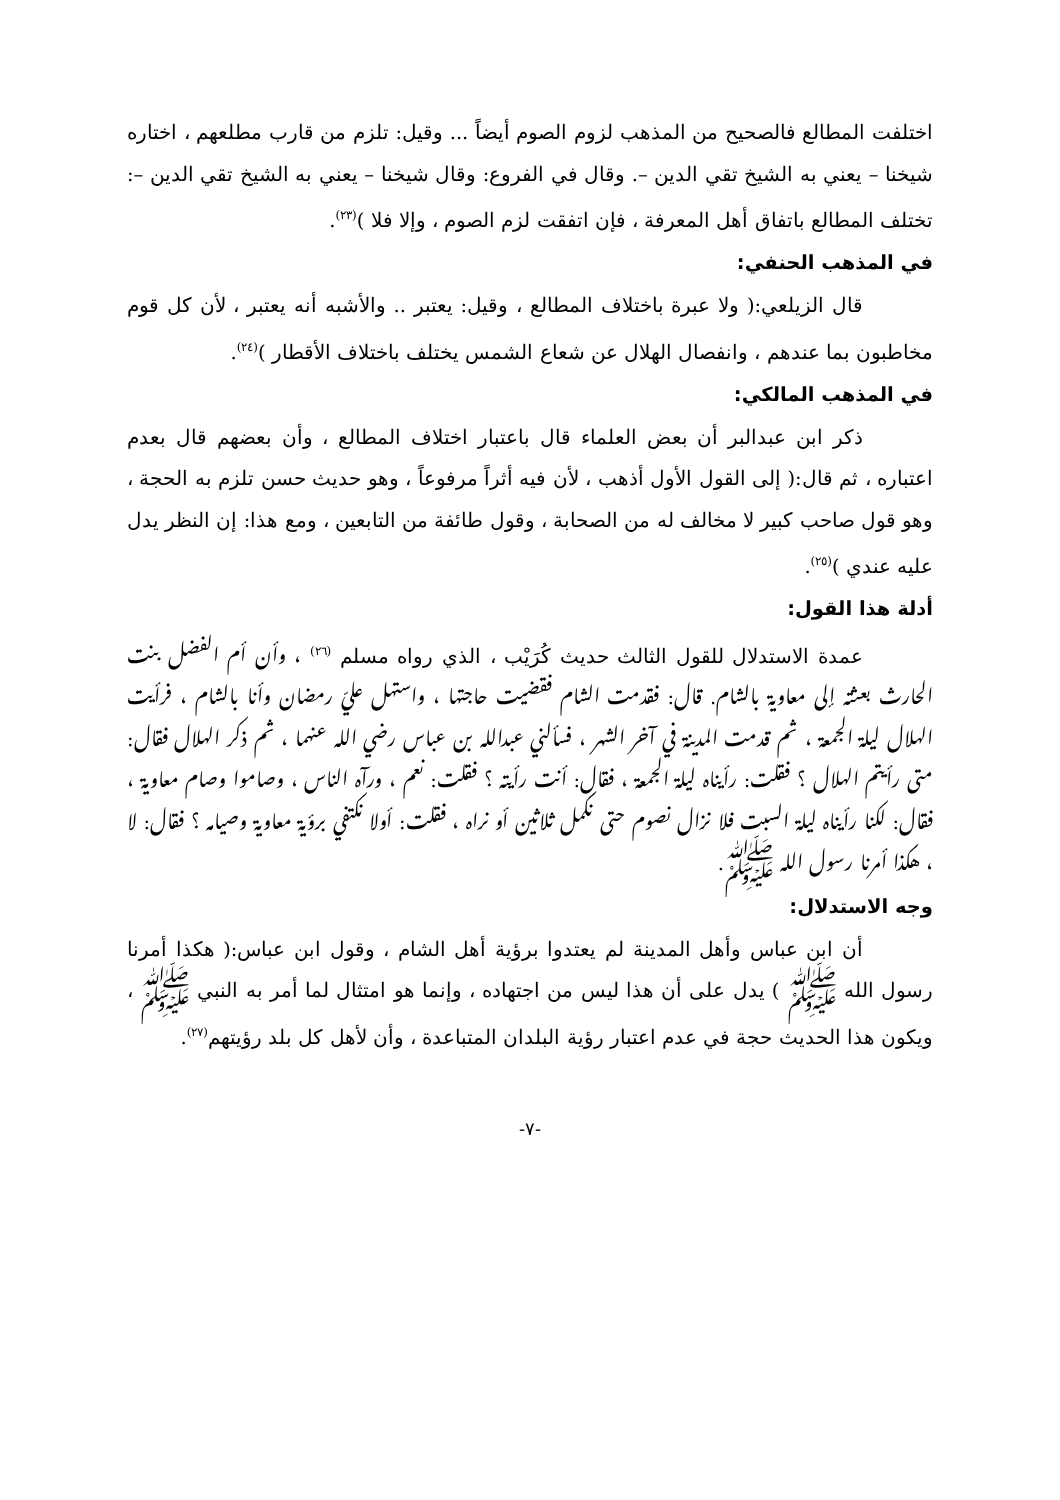اختلفت المطالع فالصحيح من المذهب لزوم الصوم أيضاً ... وقيل: تلزم من قارب مطلعهم ، اختاره شيخنا – يعني به الشيخ تقي الدين –. وقال في الفروع: وقال شيخنا – يعني به الشيخ تقي الدين –: تختلف المطالع باتفاق أهل المعرفة ، فإن اتفقت لزم الصوم ، وإلا فلا )<sup>(٢٣)</sup>.
في المذهب الحنفي:
قال الزيلعي:( ولا عبرة باختلاف المطالع ، وقيل: يعتبر .. والأشبه أنه يعتبر ، لأن كل قوم مخاطبون بما عندهم ، وانفصال الهلال عن شعاع الشمس يختلف باختلاف الأقطار )<sup>(٢٤)</sup>.
في المذهب المالكي:
ذكر ابن عبدالبر أن بعض العلماء قال باعتبار اختلاف المطالع ، وأن بعضهم قال بعدم اعتباره ، ثم قال:( إلى القول الأول أذهب ، لأن فيه أثراً مرفوعاً ، وهو حديث حسن تلزم به الحجة ، وهو قول صاحب كبير لا مخالف له من الصحابة ، وقول طائفة من التابعين ، ومع هذا: إن النظر يدل عليه عندي )<sup>(٢٥)</sup>.
أدلة هذا القول:
عمدة الاستدلال للقول الثالث حديث كُرَيْب ، الذي رواه مسلم <sup>(٢٦)</sup> ، وأن أم الفضل بنت الحارث بعثته إلى معاوية بالشام. قال: فقدمت الشام فقضيت حاجتها ، واستهل عليّ رمضان وأنا بالشام ، فرأيت الهلال ليلة الجمعة ، ثم قدمت المدينة في آخر الشهر ، فسألني عبدالله بن عباس رضي الله عنهما ، ثم ذكر الهلال فقال: متى رأيتم الهلال ؟ فقلت: رأيناه ليلة الجمعة ، فقال: أنت رأيته ؟ فقلت: نعم ، ورآه الناس ، وصاموا وصام معاوية ، فقال: لكنا رأيناه ليلة السبت فلا نزال نصوم حتى نكمل ثلاثين أو نراه ، فقلت: أولا نكتفي برؤية معاوية وصيامه ؟ فقال: لا ، هكذا أمرنا رسول الله ﷺ.
وجه الاستدلال:
أن ابن عباس وأهل المدينة لم يعتدوا برؤية أهل الشام ، وقول ابن عباس:( هكذا أمرنا رسول الله ﷺ ) يدل على أن هذا ليس من اجتهاده ، وإنما هو امتثال لما أمر به النبي ﷺ ، ويكون هذا الحديث حجة في عدم اعتبار رؤية البلدان المتباعدة ، وأن لأهل كل بلد رؤيتهم<sup>(٢٧)</sup>.
-٧-